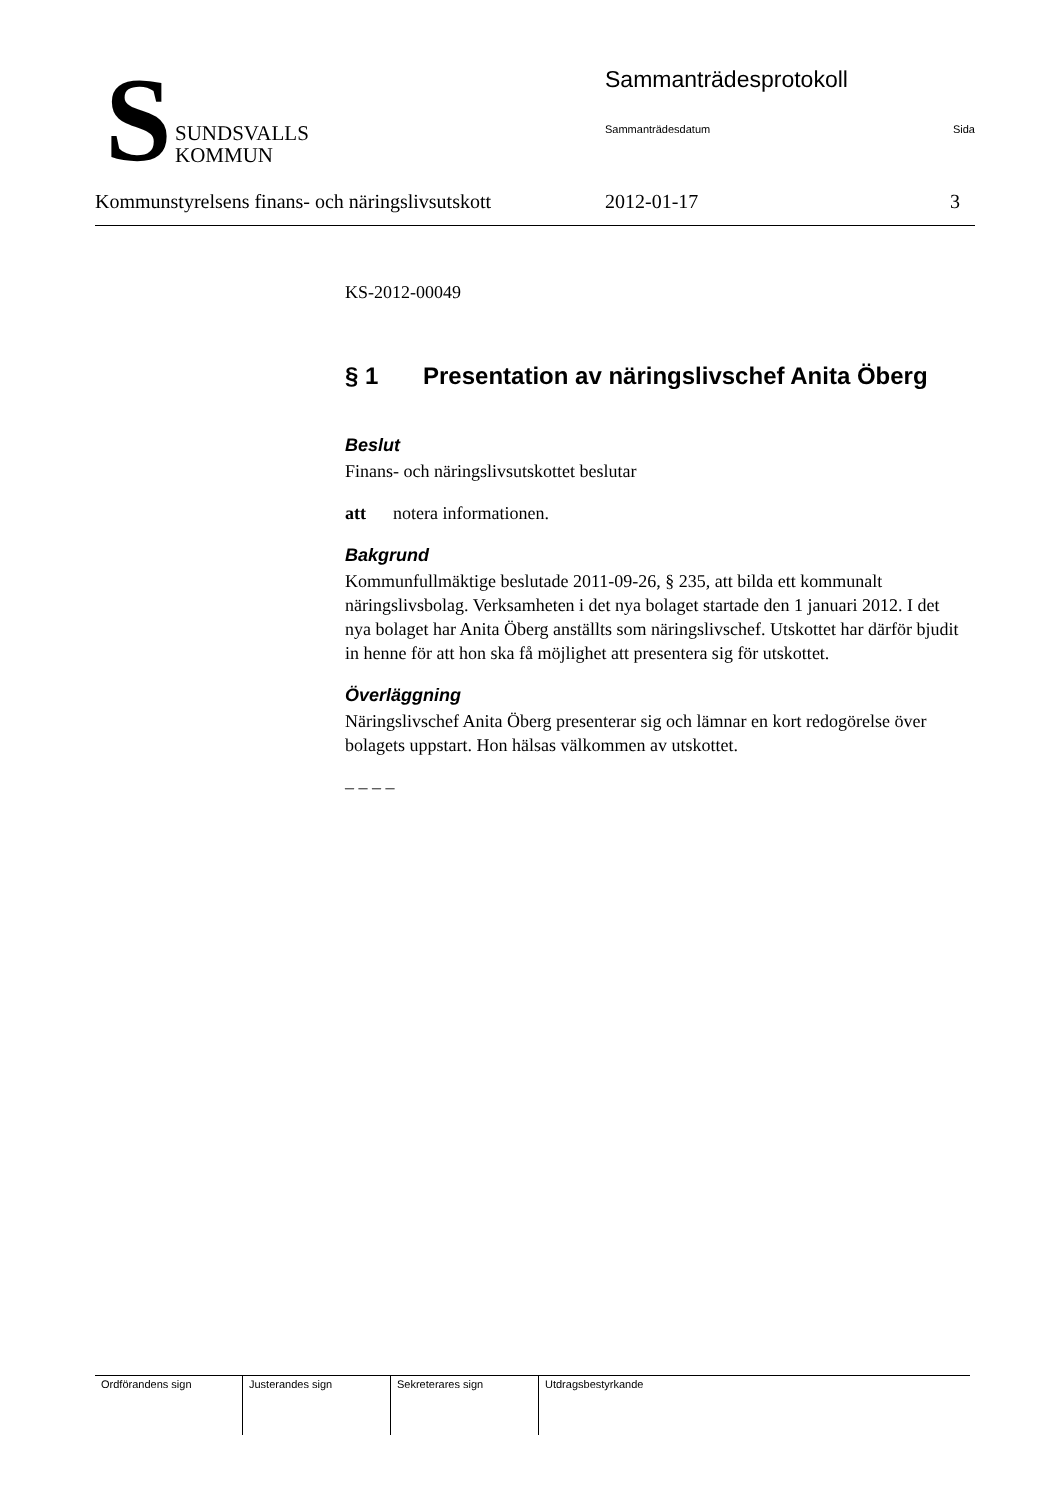S
SUNDSVALLS
KOMMUN
Sammanträdesprotokoll
Sammanträdesdatum Sida
Kommunstyrelsens finans- och näringslivsutskott
2012-01-17 3
KS-2012-00049
§ 1 Presentation av näringslivschef Anita Öberg
Beslut
Finans- och näringslivsutskottet beslutar
att notera informationen.
Bakgrund
Kommunfullmäktige beslutade 2011-09-26, § 235, att bilda ett kommunalt näringslivsbolag. Verksamheten i det nya bolaget startade den 1 januari 2012. I det nya bolaget har Anita Öberg anställts som näringslivschef. Utskottet har därför bjudit in henne för att hon ska få möjlighet att presentera sig för utskottet.
Överläggning
Näringslivschef Anita Öberg presenterar sig och lämnar en kort redogörelse över bolagets uppstart. Hon hälsas välkommen av utskottet.
– – – –
| Ordförandens sign | Justerandes sign | Sekreterares sign | Utdragsbestyrkande |